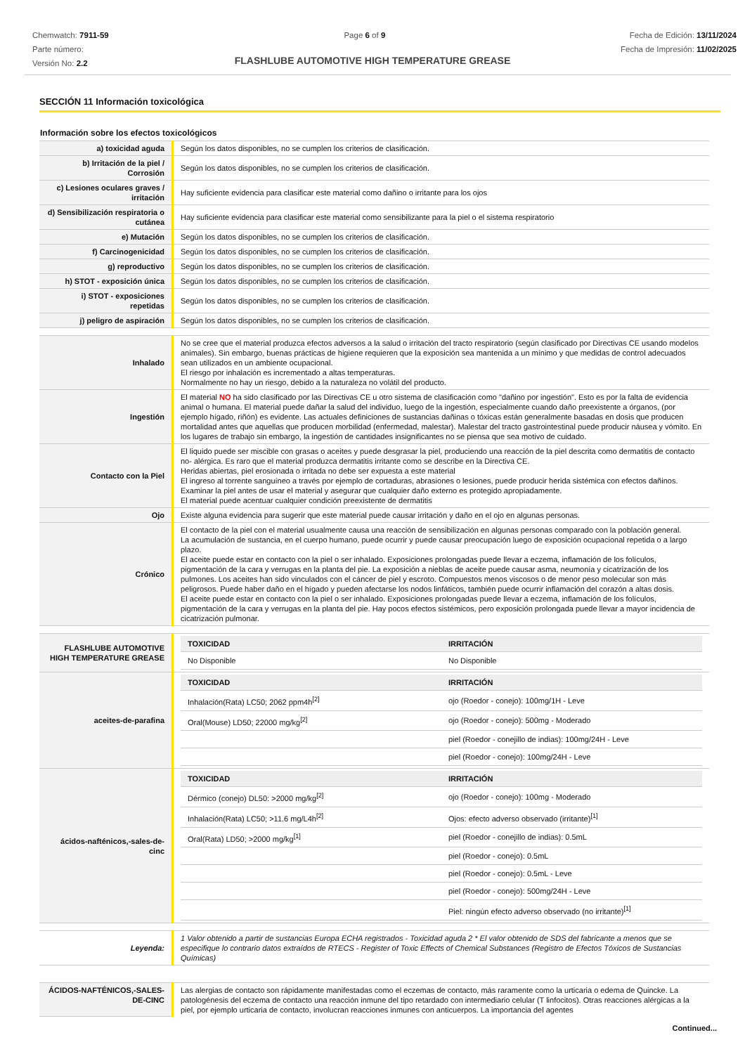Chemwatch: 7911-59
Parte número:
Versión No: 2.2
Page 6 of 9 Fecha de Edición: 13/11/2024
Fecha de Impresión: 11/02/2025
FLASHLUBE AUTOMOTIVE HIGH TEMPERATURE GREASE
SECCIÓN 11 Información toxicológica
Información sobre los efectos toxicológicos
| a) toxicidad aguda | Según los datos disponibles, no se cumplen los criterios de clasificación. |
| b) Irritación de la piel / Corrosión | Según los datos disponibles, no se cumplen los criterios de clasificación. |
| c) Lesiones oculares graves / irritación | Hay suficiente evidencia para clasificar este material como dañino o irritante para los ojos |
| d) Sensibilización respiratoria o cutánea | Hay suficiente evidencia para clasificar este material como sensibilizante para la piel o el sistema respiratorio |
| e) Mutación | Según los datos disponibles, no se cumplen los criterios de clasificación. |
| f) Carcinogenicidad | Según los datos disponibles, no se cumplen los criterios de clasificación. |
| g) reproductivo | Según los datos disponibles, no se cumplen los criterios de clasificación. |
| h) STOT - exposición única | Según los datos disponibles, no se cumplen los criterios de clasificación. |
| i) STOT - exposiciones repetidas | Según los datos disponibles, no se cumplen los criterios de clasificación. |
| j) peligro de aspiración | Según los datos disponibles, no se cumplen los criterios de clasificación. |
| Inhalado | No se cree que el material produzca efectos adversos a la salud o irritación del tracto respiratorio (según clasificado por Directivas CE usando modelos animales). Sin embargo, buenas prácticas de higiene requieren que la exposición sea mantenida a un mínimo y que medidas de control adecuados sean utilizados en un ambiente ocupacional. El riesgo por inhalación es incrementado a altas temperaturas. Normalmente no hay un riesgo, debido a la naturaleza no volátil del producto. |
| Ingestión | El material NO ha sido clasificado por las Directivas CE u otro sistema de clasificación como "dañino por ingestión". Esto es por la falta de evidencia animal o humana. El material puede dañar la salud del individuo, luego de la ingestión, especialmente cuando daño preexistente a órganos, (por ejemplo hígado, riñón) es evidente. Las actuales definiciones de sustancias dañinas o tóxicas están generalmente basadas en dosis que producen mortalidad antes que aquellas que producen morbilidad (enfermedad, malestar). Malestar del tracto gastrointestinal puede producir náusea y vómito. En los lugares de trabajo sin embargo, la ingestión de cantidades insignificantes no se piensa que sea motivo de cuidado. |
| Contacto con la Piel | El liquido puede ser miscible con grasas o aceites y puede desgrasar la piel, produciendo una reacción de la piel descrita como dermatitis de contacto no- alérgica. Es raro que el material produzca dermatitis irritante como se describe en la Directiva CE. Heridas abiertas, piel erosionada o irritada no debe ser expuesta a este material El ingreso al torrente sanguíneo a través por ejemplo de cortaduras, abrasiones o lesiones, puede producir herida sistémica con efectos dañinos. Examinar la piel antes de usar el material y asegurar que cualquier daño externo es protegido apropiadamente. El material puede acentuar cualquier condición preexistente de dermatitis |
| Ojo | Existe alguna evidencia para sugerir que este material puede causar irritación y daño en el ojo en algunas personas. |
| Crónico | El contacto de la piel con el material usualmente causa una reacción de sensibilización en algunas personas comparado con la población general. La acumulación de sustancia, en el cuerpo humano, puede ocurrir y puede causar preocupación luego de exposición ocupacional repetida o a largo plazo. El aceite puede estar en contacto con la piel o ser inhalado. Exposiciones prolongadas puede llevar a eczema, inflamación de los folículos, pigmentación de la cara y verrugas en la planta del pie. La exposición a nieblas de aceite puede causar asma, neumonía y cicatrización de los pulmones. Los aceites han sido vinculados con el cáncer de piel y escroto. Compuestos menos viscosos o de menor peso molecular son más peligrosos. Puede haber daño en el hígado y pueden afectarse los nodos linfáticos, también puede ocurrir inflamación del corazón a altas dosis. El aceite puede estar en contacto con la piel o ser inhalado. Exposiciones prolongadas puede llevar a eczema, inflamación de los folículos, pigmentación de la cara y verrugas en la planta del pie. Hay pocos efectos sistémicos, pero exposición prolongada puede llevar a mayor incidencia de cicatrización pulmonar. |
| FLASHLUBE AUTOMOTIVE HIGH TEMPERATURE GREASE | / TOXICIDAD / IRRITACIÓN / / --- / --- / / No Disponible / No Disponible / |
| aceites-de-parafina | / TOXICIDAD / IRRITACIÓN / / --- / --- / / Inhalación(Rata) LC50; 2062 ppm4h<sup>[2]</sup> / ojo (Roedor - conejo): 100mg/1H - Leve / / Oral(Mouse) LD50; 22000 mg/kg<sup>[2]</sup> / ojo (Roedor - conejo): 500mg - Moderado / / / piel (Roedor - conejillo de indias): 100mg/24H - Leve / / / piel (Roedor - conejo): 100mg/24H - Leve / |
| ácidos-nafténicos,-sales-de-cinc | / TOXICIDAD / IRRITACIÓN / / --- / --- / / Dérmico (conejo) DL50: >2000 mg/kg<sup>[2]</sup> / ojo (Roedor - conejo): 100mg - Moderado / / Inhalación(Rata) LC50; >11.6 mg/L4h<sup>[2]</sup> / Ojos: efecto adverso observado (irritante)<sup>[1]</sup> / / Oral(Rata) LD50; >2000 mg/kg<sup>[1]</sup> / piel (Roedor - conejillo de indias): 0.5mL / / / piel (Roedor - conejo): 0.5mL / / / piel (Roedor - conejo): 0.5mL - Leve / / / piel (Roedor - conejo): 500mg/24H - Leve / / / Piel: ningún efecto adverso observado (no irritante)<sup>[1]</sup> / |
| Leyenda: | 1 Valor obtenido a partir de sustancias Europa ECHA registrados - Toxicidad aguda 2 * El valor obtenido de SDS del fabricante a menos que se especifique lo contrario datos extraídos de RTECS - Register of Toxic Effects of Chemical Substances (Registro de Efectos Tóxicos de Sustancias Químicas) |
| ÁCIDOS-NAFTÉNICOS,-SALES-DE-CINC | Las alergias de contacto son rápidamente manifestadas como el eczemas de contacto, más raramente como la urticaria o edema de Quincke. La patologénesis del eczema de contacto una reacción inmune del tipo retardado con intermediario celular (T linfocitos). Otras reacciones alérgicas a la piel, por ejemplo urticaria de contacto, involucran reacciones inmunes con anticuerpos. La importancia del agentes |
Continued...